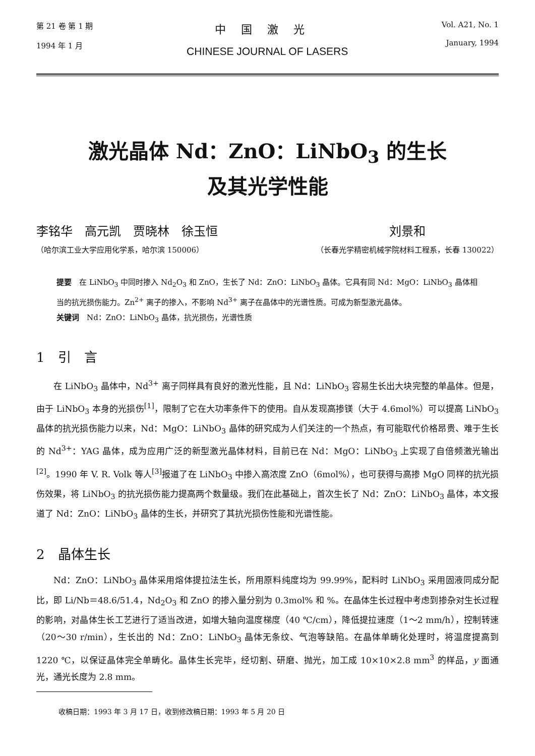第 21 卷 第 1 期
1994 年 1 月
中国激光
CHINESE JOURNAL OF LASERS
Vol. A21, No. 1
January, 1994
激光晶体 Nd：ZnO：LiNbO<sub>3</sub> 的生长
及其光学性能
李铭华　高元凯　贾晓林　徐玉恒
（哈尔滨工业大学应用化学系，哈尔滨 150006）
刘景和
（长春光学精密机械学院材料工程系，长春 130022）
提要　在 LiNbO<sub>3</sub> 中同时掺入 Nd<sub>2</sub>O<sub>3</sub> 和 ZnO，生长了 Nd：ZnO：LiNbO<sub>3</sub> 晶体。它具有同 Nd：MgO：LiNbO<sub>3</sub> 晶体相当的抗光损伤能力。Zn<sup>2+</sup> 离子的掺入，不影响 Nd<sup>3+</sup> 离子在晶体中的光谱性质。可成为新型激光晶体。
关键词　Nd：ZnO：LiNbO<sub>3</sub> 晶体，抗光损伤，光谱性质
1　引　言
在 LiNbO<sub>3</sub> 晶体中，Nd<sup>3+</sup> 离子同样具有良好的激光性能，且 Nd：LiNbO<sub>3</sub> 容易生长出大块完整的单晶体。但是，由于 LiNbO<sub>3</sub> 本身的光损伤<sup>[1]</sup>，限制了它在大功率条件下的使用。自从发现高掺镁（大于 4.6mol%）可以提高 LiNbO<sub>3</sub> 晶体的抗光损伤能力以来，Nd：MgO：LiNbO<sub>3</sub> 晶体的研究成为人们关注的一个热点，有可能取代价格昂贵、难于生长的 Nd<sup>3+</sup>：YAG 晶体，成为应用广泛的新型激光晶体材料，目前已在 Nd：MgO：LiNbO<sub>3</sub> 上实现了自倍频激光输出<sup>[2]</sup>。1990 年 V. R. Volk 等人<sup>[3]</sup>报道了在 LiNbO<sub>3</sub> 中掺入高浓度 ZnO（6mol%），也可获得与高掺 MgO 同样的抗光损伤效果，将 LiNbO<sub>3</sub> 的抗光损伤能力提高两个数量级。我们在此基础上，首次生长了 Nd：ZnO：LiNbO<sub>3</sub> 晶体，本文报道了 Nd：ZnO：LiNbO<sub>3</sub> 晶体的生长，并研究了其抗光损伤性能和光谱性能。
2　晶体生长
Nd：ZnO：LiNbO<sub>3</sub> 晶体采用熔体提拉法生长，所用原料纯度均为 99.99%，配料时 LiNbO<sub>3</sub> 采用固液同成分配比，即 Li/Nb＝48.6/51.4，Nd<sub>2</sub>O<sub>3</sub> 和 ZnO 的掺入量分别为 0.3mol% 和 %。在晶体生长过程中考虑到掺杂对生长过程的影响，对晶体生长工艺进行了适当改进，如增大轴向温度梯度（40 ℃/cm），降低提拉速度（1～2 mm/h），控制转速（20～30 r/min），生长出的 Nd：ZnO：LiNbO<sub>3</sub> 晶体无条纹、气泡等缺陷。在晶体单畴化处理时，将温度提高到 1220 ℃，以保证晶体完全单畴化。晶体生长完毕，经切割、研磨、抛光，加工成 10×10×2.8 mm<sup>3</sup> 的样品，y 面通光，通光长度为 2.8 mm。
收稿日期：1993 年 3 月 17 日，收到修改稿日期：1993 年 5 月 20 日